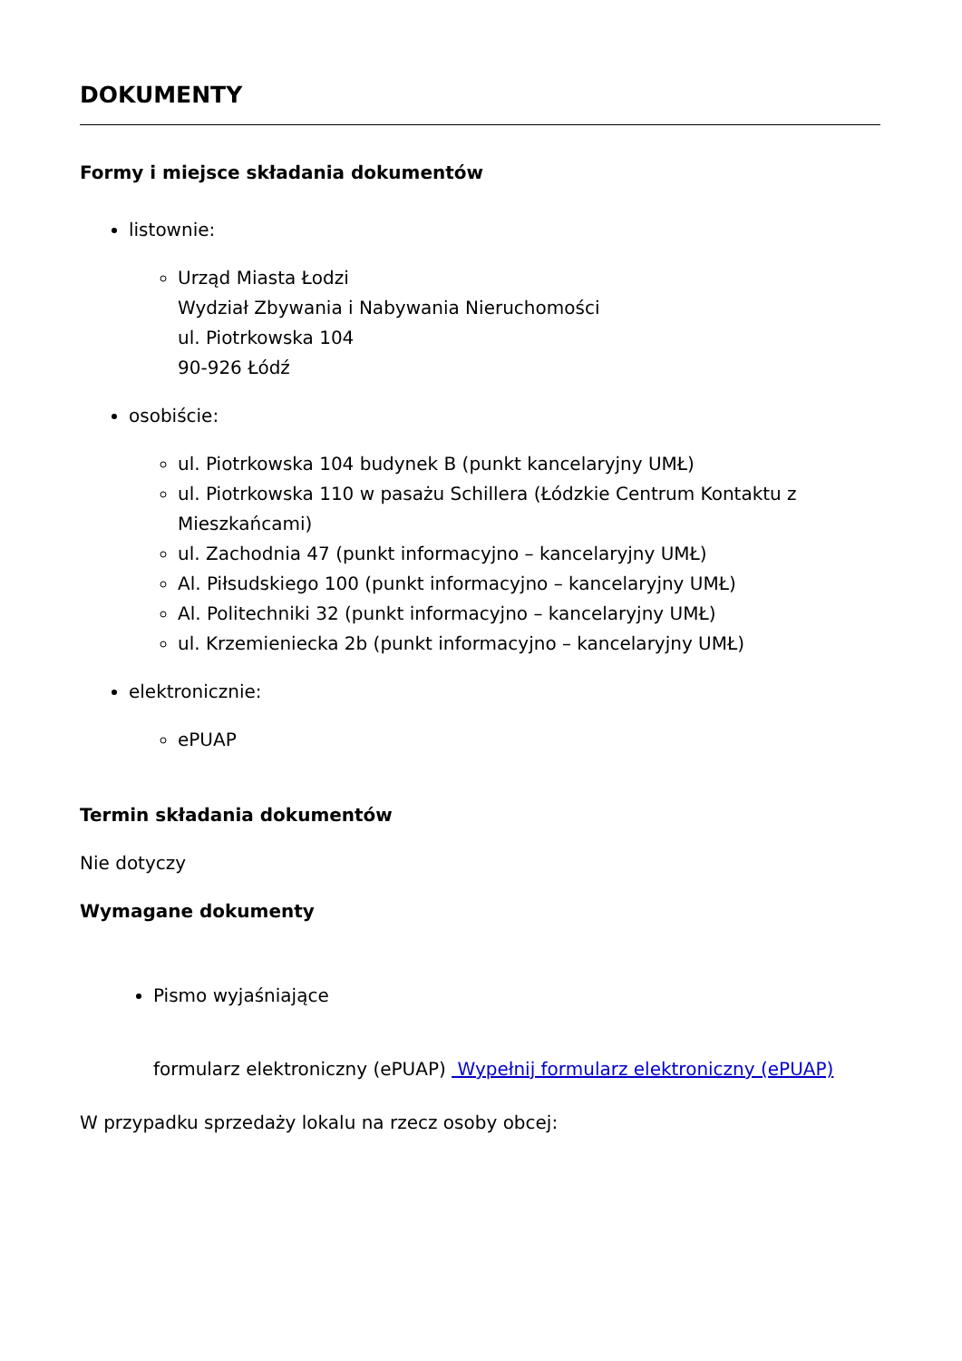DOKUMENTY
Formy i miejsce składania dokumentów
listownie:
Urząd Miasta Łodzi
Wydział Zbywania i Nabywania Nieruchomości
ul. Piotrkowska 104
90-926 Łódź
osobiście:
ul. Piotrkowska 104 budynek B (punkt kancelaryjny UMŁ)
ul. Piotrkowska 110 w pasażu Schillera (Łódzkie Centrum Kontaktu z Mieszkańcami)
ul. Zachodnia 47 (punkt informacyjno – kancelaryjny UMŁ)
Al. Piłsudskiego 100 (punkt informacyjno – kancelaryjny UMŁ)
Al. Politechniki 32 (punkt informacyjno – kancelaryjny UMŁ)
ul. Krzemieniecka 2b (punkt informacyjno – kancelaryjny UMŁ)
elektronicznie:
ePUAP
Termin składania dokumentów
Nie dotyczy
Wymagane dokumenty
Pismo wyjaśniające
formularz elektroniczny (ePUAP) Wypełnij formularz elektroniczny (ePUAP)
W przypadku sprzedaży lokalu na rzecz osoby obcej: